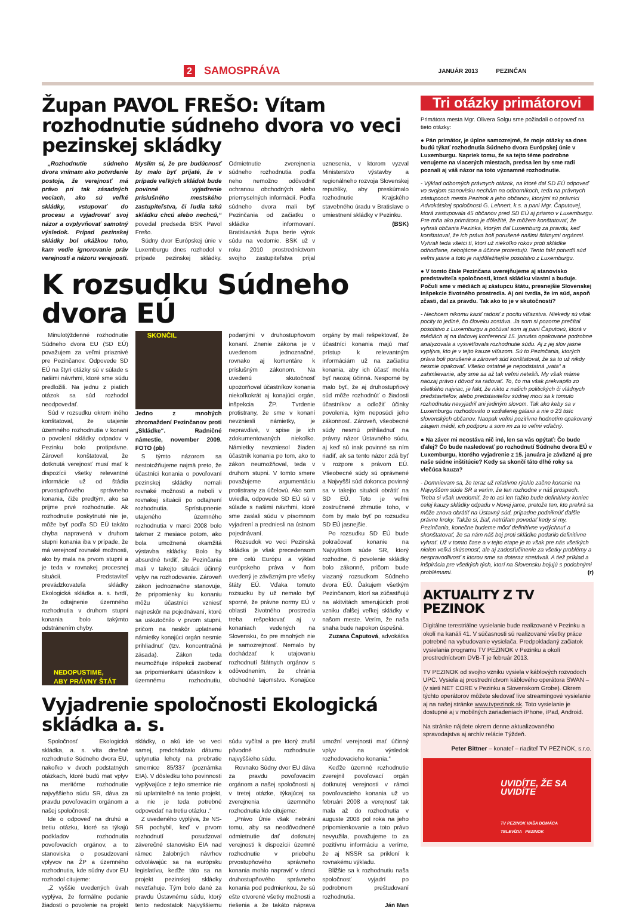2 SAMOSPRÁVA JANUÁR 2013 PEZINČAN
Župan PAVOL FREŠO: Vítam rozhodnutie súdneho dvora vo veci pezinskej skládky
„Rozhodnutie súdneho dvora vnímam ako potvrdenie postoja, že verejnosť má právo pri tak zásadných veciach, ako sú veľké skládky, vstupovať do procesu a vyjadrovať svoj názor a ovplyvňovať samotný výsledok. Prípad pezinskej skládky bol ukážkou toho, kam vedie ignorovanie práv verejnosti a názoru verejnosti. Myslím si, že pre budúcnosť by malo byť prijaté, že v prípade veľkých skládok bude povinné vyjadrenie príslušného mestského zastupiteľstva, či ľudia takú skládku chcú alebo nechcú,“ povedal predseda BSK Pavol Frešo.
Súdny dvor Európskej únie v Luxemburgu dnes rozhodol v prípade pezinskej skládky. Odmietnutie zverejnenia súdneho rozhodnutia podľa neho nemožno odôvodniť ochranou obchodných alebo priemyselných informácií. Podľa súdneho dvora mali byť Pezinčania od začiatku o skládke informovaní. Bratislavská župa berie výrok súdu na vedomie. BSK už v roku 2010 prostredníctvom svojho zastupiteľstva prijal uznesenia, v ktorom vyzval Ministerstvo výstavby a regionálneho rozvoja Slovenskej republiky, aby preskúmalo rozhodnutie Krajského stavebného úradu v Bratislave o umiestnení skládky v Pezinku.
(BSK)
K rozsudku Súdneho dvora EÚ
Minulotýždenné rozhodnutie Súdneho dvora EU (SD EÚ) považujem za veľmi priaznivé pre Pezinčanov. Odpovede SD EÚ na štyri otázky sú v súlade s našimi návrhmi, ktoré sme súdu predložili. Na jednu z piatich otázok sa súd rozhodol neodpovedať.
Súd v rozsudku okrem iného konštatoval, že utajenie územného rozhodnutia v konaní o povolení skládky odpadov v Pezinku bolo protiprávne. Zároveň konštatoval, že dotknutá verejnosť musí mať k dispozícii všetky relevantné informácie už od štádia prvostupňového správneho konania, čiže predtým, ako sa prijme prvé rozhodnutie. Ak rozhodnutie poskytnuté nie je, môže byť podľa SD EÚ takáto chyba napravená v druhom stupni konania iba v prípade, že má verejnosť rovnaké možnosti, ako by mala na prvom stupni a je teda v rovnakej procesnej situácii. Predstaviteľ prevádzkovateľa skládky Ekologická skládka a. s. tvrdí, že odtajnenie územného rozhodnutia v druhom stupni konania bolo takýmto odstránením chyby.
NEDOPUSTIME, ABY PRÁVNY ŠTÁT SKONČIL
Jedno z mnohých zhromaždení Pezinčanov proti „Skládke“. Radničné námestie, november 2009. FOTO (pb)
S týmto názorom sa nestotožňujeme najmä preto, že účastníci konania o povoľovaní pezinskej skládky nemali rovnaké možnosti a neboli v rovnakej situácii po odtajnení rozhodnutia. Sprístupnenie utajeného územného rozhodnutia v marci 2008 bolo takmer 2 mesiace potom, ako bola umožnená okamžitá výstavba skládky. Bolo by absurdné tvrdiť, že Pezinčania mali v takejto situácii účinný vplyv na rozhodovanie. Zároveň zákon jednoznačne stanovuje, že pripomienky ku konaniu môžu účastníci vzniesť najneskôr na pojednávaní, ktoré sa uskutočnilo v prvom stupni, pričom na neskôr uplatnené námietky konajúci orgán nesmie prihliadnuť (tzv. koncentračná zásada). Zákon teda neumožňuje inšpekcii zaoberať sa pripomienkami účastníkov k územnému rozhodnutiu, podanými v druhostupňovom konaní. Znenie zákona je v uvedenom jednoznačné, rovnako aj komentáre k príslušným zákonom. Na uvedenú skutočnosť upozorňoval účastníkov konania niekoľkokrát aj konajúci orgán, inšpekcia ŽP. Tvrdenie protistrany, že sme v konaní nevzniesli námietky, je nepravdivé, v spise je ich zdokumentovaných niekoľko. Námietky nevzniesol žiaden účastník konania po tom, ako to zákon neumožňoval, teda v druhom stupni. V tomto smere považujeme argumentáciu protistrany za účelovú. Ako som uviedla, odpovede SD EÚ sú v súlade s našimi návrhmi, ktoré sme zaslali súdu v písomnom vyjadrení a predniesli na ústnom pojednávaní.
Rozsudok vo veci Pezinská skládka je však precedensom pre celú Európu a výklad európskeho práva v ňom uvedený je záväzným pre všetky štáty EÚ. Vďaka tomuto rozsudku by už nemalo byť sporné, že právne normy EÚ v oblasti životného prostredia treba rešpektovať aj v konaniach vedených na Slovensku, čo pre mnohých nie je samozrejmosť. Nemalo by dochádzať k utajovaniu rozhodnutí štátnych orgánov s odôvodnením, že chránia obchodné tajomstvo. Konajúce orgány by mali rešpektovať, že účastníci konania majú mať prístup k relevantným informáciám už na začiatku konania, aby ich účasť mohla byť naozaj účinná. Nesporné by malo byť, že aj druhostupňový súd môže rozhodnúť o žiadosti účastníkov a odložiť účinky povolenia, kým neposúdi jeho zákonnosť. Zároveň, všeobecné súdy nesmú prihliadnuť na právny názor Ústavného súdu, aj keď sú inak povinné sa ním riadiť, ak sa tento názor zdá byť v rozpore s právom EÚ. Všeobecné súdy sú oprávnené a Najvyšší súd dokonca povinný sa v takejto situácii obrátiť na SD EÚ. Toto je veľmi zostručnené zhrnutie toho, v čom by malo byť po rozsudku SD EÚ jasnejšie.
Po rozsudku SD EÚ bude pokračovať konanie na Najvyššom súde SR, ktorý rozhodne, či povolenie skládky bolo zákonné, pričom bude viazaný rozsudkom Súdneho dvora EÚ. Ďakujem všetkým Pezinčanom, ktorí sa zúčastňujú na akitvitách smerujúcich proti vzniku ďalšej veľkej skládky v našom meste. Verím, že naša snaha bude napokon úspešná.
Zuzana Čaputová, advokátka
Vyjadrenie spoločnosti Ekologická skládka a. s.
Spoločnosť Ekologická skládka, a. s. víta dnešné rozhodnutie Súdneho dvora EU, nakoľko v dvoch podstatných otázkach, ktoré budú mat vplyv na meritórne rozhodnutie najvyššieho súdu SR, dáva za pravdu povoľovacím orgánom a našej spoločnosti:
Ide o odpoveď na druhú a tretiu otázku, ktoré sa týkajú podkladov rozhodnutia povoľovacích orgánov, a to stanoviska o posudzovaní vplyvov na ŽP a územného rozhodnutia, kde súdny dvor EU rozhodol citujeme:
„Z vyššie uvedených úvah vyplýva, že formálne podanie žiadosti o povolenie na projekt skládky, o akú ide vo veci samej, predchádzalo dátumu uplynutia lehoty na prebratie smernice 85/337 (poznámka EIA). V dôsledku toho povinnosti vyplývajúce z tejto smernice nie sú uplatniteľné na tento projekt, a nie je teda potrebné odpovedať na tretiu otázku .“
Z uvedeného vyplýva, že NS-SR pochybil, keď v prvom rozhodnutí posudzoval záverečné stanovisko EIA nad rámec žalobných návrhov odvolávajúc sa na európsku legislatívu, keďže táto sa na projekt pezinskej skládky nevzťahuje. Tým bolo dané za pravdu Ústavnému súdu, ktorý tento nedostatok Najvyššiemu súdu vyčítal a pre ktorý zrušil pôvodné rozhodnutie najvyššieho súdu.
Rovnako Súdny dvor EU dáva za pravdu povoľovacím orgánom a našej spoločnosti aj v tretej otázke, týkajúcej sa zverejnenia územného rozhodnutia kde citujeme:
„Právo Únie však nebráni tomu, aby sa neodôvodnené odmietnutie dať dotknutej verejnosti k dispozícii územné rozhodnutie v priebehu prvostupňového správneho konania mohlo napraviť v rámci druhostupňového správneho konania pod podmienkou, že sú ešte otvorené všetky možnosti a riešenia a že takáto náprava umožní verejnosti mať účinný vplyv na výsledok rozhodovacieho konania.“
Keďže územné rozhodnutie zverejnil povoľovací orgán dotknutej verejnosti v rámci povoľovacieho konania už vo februári 2008 a verejnosť tak mala až do rozhodnutia v auguste 2008 pol roka na jeho pripomienkovanie a toto právo nevyužila, považujeme to za pozitívnu informáciu a veríme, že aj NSSR sa prikloní k rovnakému výkladu.
Bližšie sa k rozhodnutiu naša spoločnosť vyjadrí po podrobnom preštudovaní rozhodnutia.
Ján Man
Tri otázky primátorovi
Primátora mesta Mgr. Olivera Solgu sme požiadali o odpoveď na tieto otázky:
● Pán primátor, je úplne samozrejmé, že moje otázky sa dnes budú týkať rozhodnutia Súdneho dvora Európskej únie v Luxemburgu. Napriek tomu, že sa tejto téme podrobne venujeme na viacerých miestach, predsa len by sme radi poznali aj váš názor na toto významné rozhodnutie.
- Výklad odborných právnych otázok, na ktoré dal SD EÚ odpoveď vo svojom stanovisku nechám na odborníkoch, teda na právnych zástupcoch mesta Pezinok a jeho občanov, ktorými sú právnici Advokátskej spoločnosti G. Lehnert, k.s. a pani Mgr. Čaputovej, ktorá zastupovala 45 občanov pred SD EÚ aj priamo v Luxemburgu. Pre mňa ako primátora je dôležité, že môžem konštatovať, že vyhrali občania Pezinka, ktorým dal Luxemburg za pravdu, keď konštatoval, že ich práva boli porušené našimi štátnymi orgánmi. Vyhrali teda všetci tí, ktorí už niekoľko rokov proti skládke odhodlane, nebojácne a účinne protestujú. Tento fakt potvrdil súd veľmi jasne a toto je najdôležitejšie posolstvo z Luxemburgu.
● V tomto čísle Pezinčana uverejňujeme aj stanovisko predstaviteľa spoločnosti, ktorá skládku vlastní a buduje. Počuli sme v médiách aj zástupcu štátu, presnejšie Slovenskej inšpekcie životného prostredia. Aj oni tvrdia, že im súd, aspoň zčasti, dal za pravdu. Tak ako to je v skutočnosti?
- Nechcem nikomu kaziť radosť z pocitu víťazstva. Niekedy sú však pocity to jediné, čo človeku zostáva. Ja som si pozorne prečítal posolstvo z Luxemburgu a počúval som aj pani Čaputovú, ktorá v médiách aj na tlačovej konferencii 15. januára opakovane podrobne analyzovala a vysvetľovala rozhodnutie súdu. Aj z jej slov jasne vyplýva, kto je v tejto kauze víťazom. Sú to Pezinčania, ktorých práva boli porušené a zároveň súd konštatoval, že sa to už nikdy nesmie opakovať. Všetko ostatné je nepodstatná „vata“ a zahmlievanie, aby sme sa až tak veľmi netešili. My však máme naozaj právo i dôvod sa radovať. To, čo ma však prekvapilo zo všetkého najviac, je fakt, že nikto z našich politických či vládnych predstaviteľov, alebo predstaviteľov súdnej moci sa k tomuto rozhodnutiu nevyjadril ani jediným slovom. Tak ako keby sa v Luxemburgu rozhodovalo o vzdialenej galaxii a nie o 23 tisíc slovenských občanov. Naopak veľmi pozitívne hodnotím opakovaný záujem médií, ich podporu a som im za to veľmi vďačný.
● Na záver mi neostáva nič iné, len sa vás opýtať: Čo bude ďalej? Čo bude nasledovať po rozhodnutí Súdneho dvora EÚ v Luxemburgu, ktorého vyjadrenie z 15. januára je záväzné aj pre naše súdne inštitúcie? Kedy sa skončí táto dlhé roky sa vlečúca kauza?
- Domnievam sa, že teraz už relatívne rýchlo začne konanie na Najvyššom súde SR a verím, že ten rozhodne v náš prospech. Treba si však uvedomiť, že to asi len ťažko bude definitívny koniec celej kauzy skládky odpadu v Novej jame, pretože ten, kto prehrá sa môže znova obrátiť na Ústavný súd, prípadne podniknúť ďalšie právne kroky. Takže si, žiaľ, netrúfam povedať kedy si my, Pezinčania, konečne budeme môcť definitívne vydýchnuť a skonštatovať, že sa nám náš boj proti skládke podarilo definitívne vyhrať. Už v tomto čase a v tejto etape je to však pre nás všetkých nielen veľká skúsenosť, ale aj zadosťučinenie za všetky problémy a nespravodlivosť s ktorou sme sa doteraz stretávali. A tiež príklad a inšpirácia pre všetkých tých, ktorí na Slovensku bojujú s podobnými problémami. (r)
AKTUALITY Z TV PEZINOK
Digitálne terestriálne vysielanie bude realizované v Pezinku a okolí na kanáli 41. V súčasnosti sú realizované všetky práce potrebné na vybudovanie vysielača. Predpokladaný začiatok vysielania programu TV PEZINOK v Pezinku a okolí prostredníctvom DVB-T je február 2013.
TV PEZINOK od svojho vzniku vysiela v káblových rozvodoch UPC. Vysiela aj prostredníctvom káblového operátora SWAN – (v sieti NET CORE v Pezinku a Slovenskom Grobe). Okrem týchto operátorov môžete sledovať live streamingové vysielanie aj na našej stránke www.tvpezinok.sk. Toto vysielanie je dostupné aj v mobilných zariadeniach iPhone, iPad, Android.
Na stránke nájdete okrem denne aktualizovaného spravodajstva aj archív relácie Týždeň.
Peter Bittner – konateľ – riaditeľ TV PEZINOK, s.r.o.
UVIDÍTE, ŽE SA UVIDÍTE
TV PEZINOK VAŠA DOMÁCA TELEVÍZIA PEZINOK